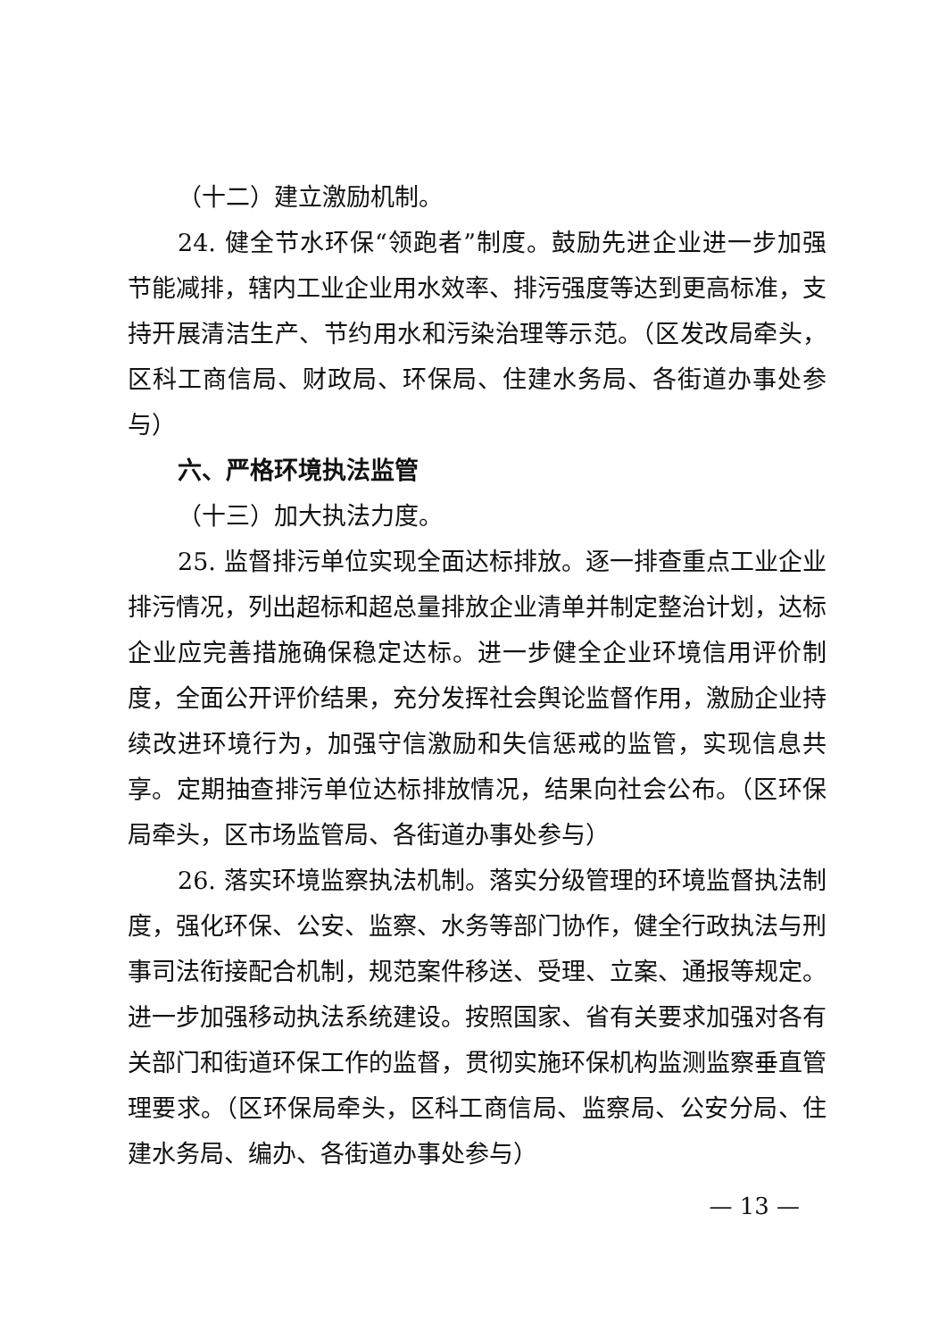（十二）建立激励机制。
24. 健全节水环保“领跑者”制度。鼓励先进企业进一步加强节能减排，辖内工业企业用水效率、排污强度等达到更高标准，支持开展清洁生产、节约用水和污染治理等示范。（区发改局牵头，区科工商信局、财政局、环保局、住建水务局、各街道办事处参与）
六、严格环境执法监管
（十三）加大执法力度。
25. 监督排污单位实现全面达标排放。逐一排查重点工业企业排污情况，列出超标和超总量排放企业清单并制定整治计划，达标企业应完善措施确保稳定达标。进一步健全企业环境信用评价制度，全面公开评价结果，充分发挥社会舆论监督作用，激励企业持续改进环境行为，加强守信激励和失信惩戒的监管，实现信息共享。定期抽查排污单位达标排放情况，结果向社会公布。（区环保局牵头，区市场监管局、各街道办事处参与）
26. 落实环境监察执法机制。落实分级管理的环境监督执法制度，强化环保、公安、监察、水务等部门协作，健全行政执法与刑事司法衔接配合机制，规范案件移送、受理、立案、通报等规定。进一步加强移动执法系统建设。按照国家、省有关要求加强对各有关部门和街道环保工作的监督，贯彻实施环保机构监测监察垂直管理要求。（区环保局牵头，区科工商信局、监察局、公安分局、住建水务局、编办、各街道办事处参与）
— 13 —